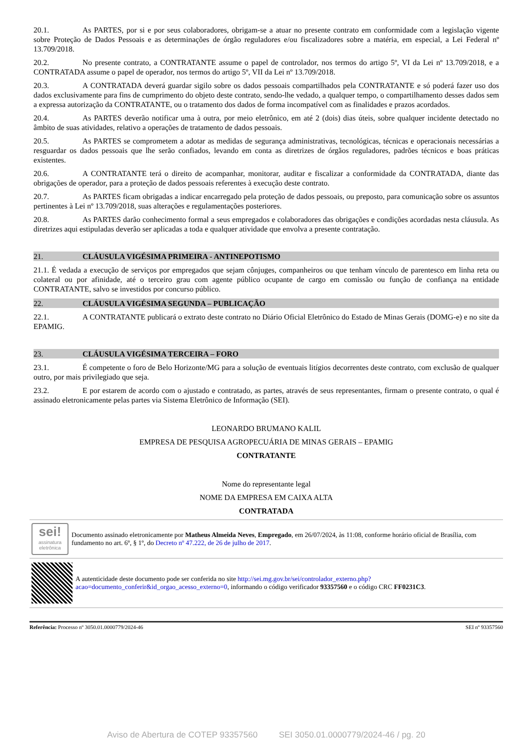20.1. As PARTES, por si e por seus colaboradores, obrigam-se a atuar no presente contrato em conformidade com a legislação vigente sobre Proteção de Dados Pessoais e as determinações de órgão reguladores e/ou fiscalizadores sobre a matéria, em especial, a Lei Federal nº 13.709/2018.
20.2. No presente contrato, a CONTRATANTE assume o papel de controlador, nos termos do artigo 5º, VI da Lei nº 13.709/2018, e a CONTRATADA assume o papel de operador, nos termos do artigo 5º, VII da Lei nº 13.709/2018.
20.3. A CONTRATADA deverá guardar sigilo sobre os dados pessoais compartilhados pela CONTRATANTE e só poderá fazer uso dos dados exclusivamente para fins de cumprimento do objeto deste contrato, sendo-lhe vedado, a qualquer tempo, o compartilhamento desses dados sem a expressa autorização da CONTRATANTE, ou o tratamento dos dados de forma incompatível com as finalidades e prazos acordados.
20.4. As PARTES deverão notificar uma à outra, por meio eletrônico, em até 2 (dois) dias úteis, sobre qualquer incidente detectado no âmbito de suas atividades, relativo a operações de tratamento de dados pessoais.
20.5. As PARTES se comprometem a adotar as medidas de segurança administrativas, tecnológicas, técnicas e operacionais necessárias a resguardar os dados pessoais que lhe serão confiados, levando em conta as diretrizes de órgãos reguladores, padrões técnicos e boas práticas existentes.
20.6. A CONTRATANTE terá o direito de acompanhar, monitorar, auditar e fiscalizar a conformidade da CONTRATADA, diante das obrigações de operador, para a proteção de dados pessoais referentes à execução deste contrato.
20.7. As PARTES ficam obrigadas a indicar encarregado pela proteção de dados pessoais, ou preposto, para comunicação sobre os assuntos pertinentes à Lei nº 13.709/2018, suas alterações e regulamentações posteriores.
20.8. As PARTES darão conhecimento formal a seus empregados e colaboradores das obrigações e condições acordadas nesta cláusula. As diretrizes aqui estipuladas deverão ser aplicadas a toda e qualquer atividade que envolva a presente contratação.
21. CLÁUSULA VIGÉSIMA PRIMEIRA - ANTINEPOTISMO
21.1. É vedada a execução de serviços por empregados que sejam cônjuges, companheiros ou que tenham vínculo de parentesco em linha reta ou colateral ou por afinidade, até o terceiro grau com agente público ocupante de cargo em comissão ou função de confiança na entidade CONTRATANTE, salvo se investidos por concurso público.
22. CLÁUSULA VIGÉSIMA SEGUNDA – PUBLICAÇÃO
22.1. A CONTRATANTE publicará o extrato deste contrato no Diário Oficial Eletrônico do Estado de Minas Gerais (DOMG-e) e no site da EPAMIG.
23. CLÁUSULA VIGÉSIMA TERCEIRA – FORO
23.1. É competente o foro de Belo Horizonte/MG para a solução de eventuais litígios decorrentes deste contrato, com exclusão de qualquer outro, por mais privilegiado que seja.
23.2. E por estarem de acordo com o ajustado e contratado, as partes, através de seus representantes, firmam o presente contrato, o qual é assinado eletronicamente pelas partes via Sistema Eletrônico de Informação (SEI).
LEONARDO BRUMANO KALIL
EMPRESA DE PESQUISA AGROPECUÁRIA DE MINAS GERAIS – EPAMIG
CONTRATANTE
Nome do representante legal
NOME DA EMPRESA EM CAIXA ALTA
CONTRATADA
sei!
assinatura eletrônica
Documento assinado eletronicamente por Matheus Almeida Neves, Empregado, em 26/07/2024, às 11:08, conforme horário oficial de Brasília, com fundamento no art. 6º, § 1º, do Decreto nº 47.222, de 26 de julho de 2017.
A autenticidade deste documento pode ser conferida no site http://sei.mg.gov.br/sei/controlador_externo.php?acao=documento_conferir&id_orgao_acesso_externo=0, informando o código verificador 93357560 e o código CRC FF0231C3.
Referência: Processo nº 3050.01.0000779/2024-46 SEI nº 93357560
Aviso de Abertura de COTEP 93357560 SEI 3050.01.0000779/2024-46 / pg. 20